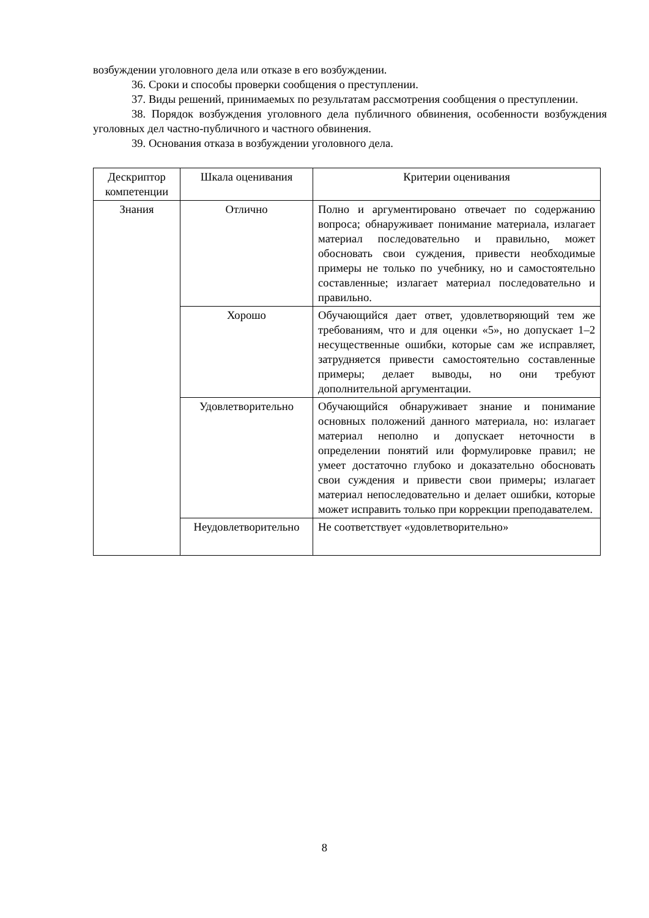возбуждении уголовного дела или отказе в его возбуждении.
36. Сроки и способы проверки сообщения о преступлении.
37. Виды решений, принимаемых по результатам рассмотрения сообщения о преступлении.
38. Порядок возбуждения уголовного дела публичного обвинения, особенности возбуждения уголовных дел частно-публичного и частного обвинения.
39. Основания отказа в возбуждении уголовного дела.
| Дескриптор компетенции | Шкала оценивания | Критерии оценивания |
| --- | --- | --- |
| Знания | Отлично | Полно и аргументировано отвечает по содержанию вопроса; обнаруживает понимание материала, излагает материал последовательно и правильно, может обосновать свои суждения, привести необходимые примеры не только по учебнику, но и самостоятельно составленные; излагает материал последовательно и правильно. |
| | Хорошо | Обучающийся дает ответ, удовлетворяющий тем же требованиям, что и для оценки «5», но допускает 1–2 несущественные ошибки, которые сам же исправляет, затрудняется привести самостоятельно составленные примеры; делает выводы, но они требуют дополнительной аргументации. |
| | Удовлетворительно | Обучающийся обнаруживает знание и понимание основных положений данного материала, но: излагает материал неполно и допускает неточности в определении понятий или формулировке правил; не умеет достаточно глубоко и доказательно обосновать свои суждения и привести свои примеры; излагает материал непоследовательно и делает ошибки, которые может исправить только при коррекции преподавателем. |
| | Неудовлетворительно | Не соответствует «удовлетворительно» |
8